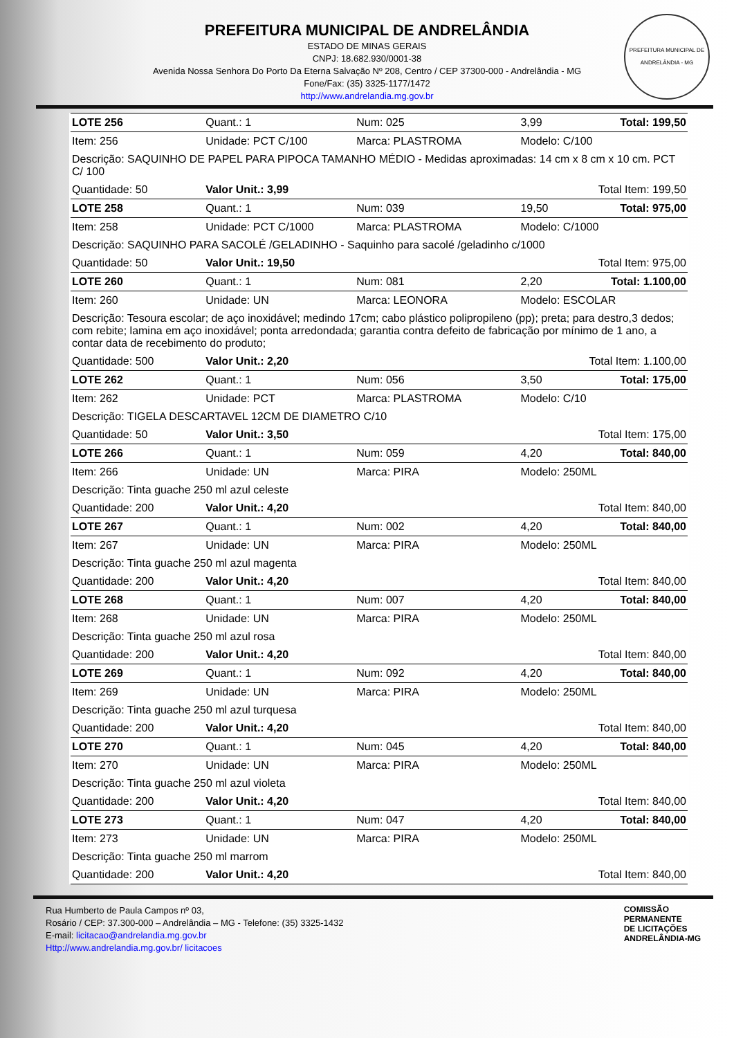PREFEITURA MUNICIPAL DE ANDRELÂNDIA
ESTADO DE MINAS GERAIS
CNPJ: 18.682.930/0001-38
Avenida Nossa Senhora Do Porto Da Eterna Salvação Nº 208, Centro / CEP 37300-000 - Andrelândia - MG
Fone/Fax: (35) 3325-1177/1472
http://www.andrelandia.mg.gov.br
PREFEITURA MUNICIPAL DE ANDRELÂNDIA - MG
| LOTE 256 | Quant.: 1 | Num: 025 | 3,99 | Total: 199,50 |
| Item: 256 | Unidade: PCT C/100 | Marca: PLASTROMA | Modelo: C/100 | |
| Descrição: SAQUINHO DE PAPEL PARA PIPOCA TAMANHO MÉDIO - Medidas aproximadas: 14 cm x 8 cm x 10 cm. PCT C/ 100 | | | | |
| Quantidade: 50 | Valor Unit.: 3,99 | | Total Item: 199,50 | |
| LOTE 258 | Quant.: 1 | Num: 039 | 19,50 | Total: 975,00 |
| Item: 258 | Unidade: PCT C/1000 | Marca: PLASTROMA | Modelo: C/1000 | |
| Descrição: SAQUINHO PARA SACOLÉ /GELADINHO - Saquinho para sacolé /geladinho c/1000 | | | | |
| Quantidade: 50 | Valor Unit.: 19,50 | | Total Item: 975,00 | |
| LOTE 260 | Quant.: 1 | Num: 081 | 2,20 | Total: 1.100,00 |
| Item: 260 | Unidade: UN | Marca: LEONORA | Modelo: ESCOLAR | |
| Descrição: Tesoura escolar; de aço inoxidável; medindo 17cm; cabo plástico polipropileno (pp); preta; para destro,3 dedos; com rebite; lamina em aço inoxidável; ponta arredondada; garantia contra defeito de fabricação por mínimo de 1 ano, a contar data de recebimento do produto; | | | | |
| Quantidade: 500 | Valor Unit.: 2,20 | | Total Item: 1.100,00 | |
| LOTE 262 | Quant.: 1 | Num: 056 | 3,50 | Total: 175,00 |
| Item: 262 | Unidade: PCT | Marca: PLASTROMA | Modelo: C/10 | |
| Descrição: TIGELA DESCARTAVEL 12CM DE DIAMETRO C/10 | | | | |
| Quantidade: 50 | Valor Unit.: 3,50 | | Total Item: 175,00 | |
| LOTE 266 | Quant.: 1 | Num: 059 | 4,20 | Total: 840,00 |
| Item: 266 | Unidade: UN | Marca: PIRA | Modelo: 250ML | |
| Descrição: Tinta guache 250 ml azul celeste | | | | |
| Quantidade: 200 | Valor Unit.: 4,20 | | Total Item: 840,00 | |
| LOTE 267 | Quant.: 1 | Num: 002 | 4,20 | Total: 840,00 |
| Item: 267 | Unidade: UN | Marca: PIRA | Modelo: 250ML | |
| Descrição: Tinta guache 250 ml azul magenta | | | | |
| Quantidade: 200 | Valor Unit.: 4,20 | | Total Item: 840,00 | |
| LOTE 268 | Quant.: 1 | Num: 007 | 4,20 | Total: 840,00 |
| Item: 268 | Unidade: UN | Marca: PIRA | Modelo: 250ML | |
| Descrição: Tinta guache 250 ml azul rosa | | | | |
| Quantidade: 200 | Valor Unit.: 4,20 | | Total Item: 840,00 | |
| LOTE 269 | Quant.: 1 | Num: 092 | 4,20 | Total: 840,00 |
| Item: 269 | Unidade: UN | Marca: PIRA | Modelo: 250ML | |
| Descrição: Tinta guache 250 ml azul turquesa | | | | |
| Quantidade: 200 | Valor Unit.: 4,20 | | Total Item: 840,00 | |
| LOTE 270 | Quant.: 1 | Num: 045 | 4,20 | Total: 840,00 |
| Item: 270 | Unidade: UN | Marca: PIRA | Modelo: 250ML | |
| Descrição: Tinta guache 250 ml azul violeta | | | | |
| Quantidade: 200 | Valor Unit.: 4,20 | | Total Item: 840,00 | |
| LOTE 273 | Quant.: 1 | Num: 047 | 4,20 | Total: 840,00 |
| Item: 273 | Unidade: UN | Marca: PIRA | Modelo: 250ML | |
| Descrição: Tinta guache 250 ml marrom | | | | |
| Quantidade: 200 | Valor Unit.: 4,20 | | Total Item: 840,00 | |
Rua Humberto de Paula Campos nº 03,
Rosário / CEP: 37.300-000 – Andrelândia – MG - Telefone: (35) 3325-1432
E-mail: licitacao@andrelandia.mg.gov.br
Http://www.andrelandia.mg.gov.br/ licitacoes
COMISSÃO
PERMANENTE
DE LICITAÇÕES
ANDRELÂNDIA-MG